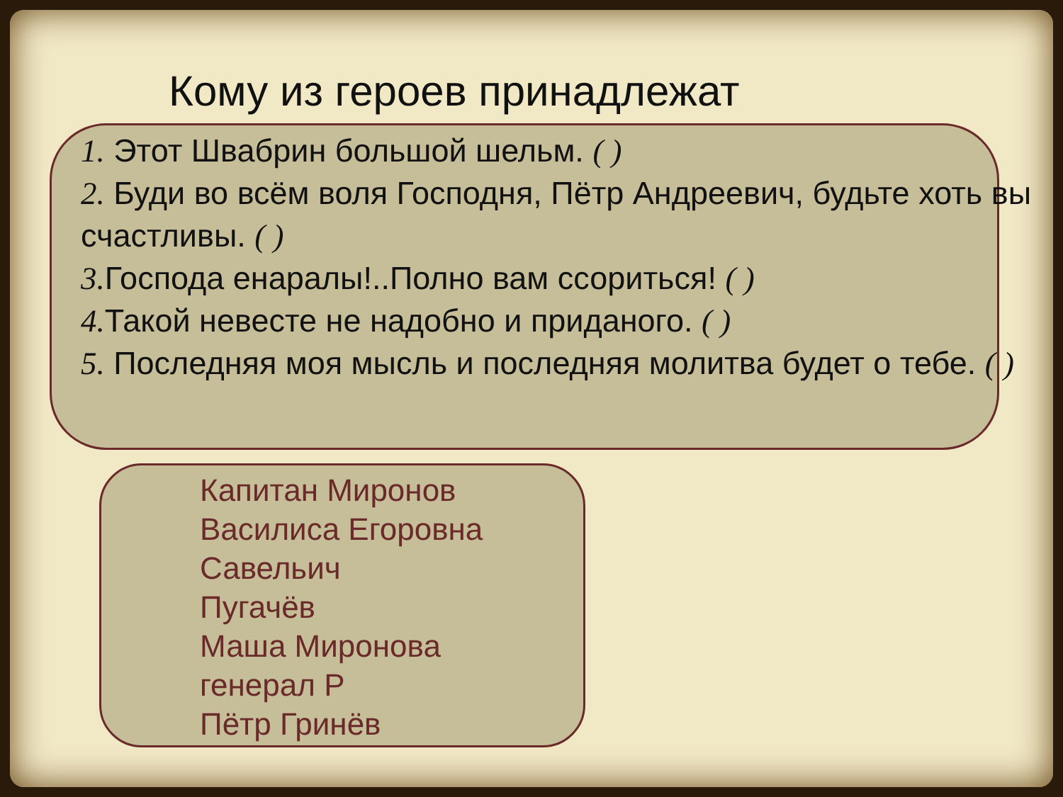Кому из героев принадлежат
1. Этот Швабрин большой шельм. ( )
2. Буди во всём воля Господня, Пётр Андреевич, будьте хоть вы счастливы. ( )
3. Господа енаралы!..Полно вам ссориться! ( )
4. Такой невесте не надобно и приданого. ( )
5. Последняя моя мысль и последняя молитва будет о тебе. ( )
Капитан Миронов
Василиса Егоровна
Савельич
Пугачёв
Маша Миронова
генерал Р
Пётр Гринёв